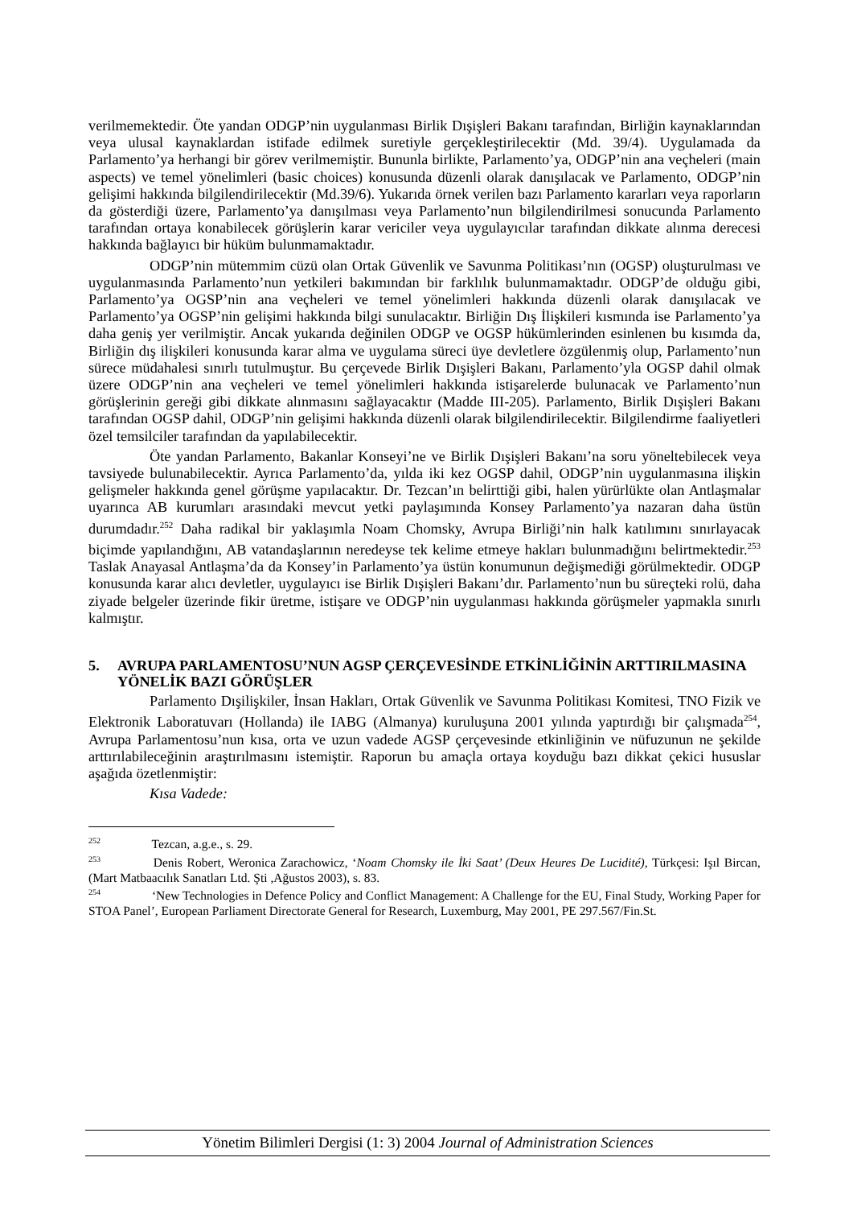verilmemektedir. Öte yandan ODGP’nin uygulanması Birlik Dışişleri Bakanı tarafından, Birliğin kaynaklarından veya ulusal kaynaklardan istifade edilmek suretiyle gerçekleştirilecektir (Md. 39/4). Uygulamada da Parlamento’ya herhangi bir görev verilmemiştir. Bununla birlikte, Parlamento’ya, ODGP’nin ana veçheleri (main aspects) ve temel yönelimleri (basic choices) konusunda düzenli olarak danışılacak ve Parlamento, ODGP’nin gelişimi hakkında bilgilendirilecektir (Md.39/6). Yukarıda örnek verilen bazı Parlamento kararları veya raporların da gösterdiği üzere, Parlamento’ya danışılması veya Parlamento’nun bilgilendirilmesi sonucunda Parlamento tarafından ortaya konabilecek görüşlerin karar vericiler veya uygulayıcılar tarafından dikkate alınma derecesi hakkında bağlayıcı bir hüküm bulunmamaktadır.
ODGP’nin mütemmim cüzü olan Ortak Güvenlik ve Savunma Politikası’nın (OGSP) oluşturulması ve uygulanmasında Parlamento’nun yetkileri bakımından bir farklılık bulunmamaktadır. ODGP’de olduğu gibi, Parlamento’ya OGSP’nin ana veçheleri ve temel yönelimleri hakkında düzenli olarak danışılacak ve Parlamento’ya OGSP’nin gelişimi hakkında bilgi sunulacaktır. Birliğin Dış İlişkileri kısmında ise Parlamento’ya daha geniş yer verilmiştir. Ancak yukarıda değinilen ODGP ve OGSP hükümlerinden esinlenen bu kısımda da, Birliğin dış ilişkileri konusunda karar alma ve uygulama süreci üye devletlere özgülenmiş olup, Parlamento’nun sürece müdahalesi sınırlı tutulmuştur. Bu çerçevede Birlik Dışişleri Bakanı, Parlamento’yla OGSP dahil olmak üzere ODGP’nin ana veçheleri ve temel yönelimleri hakkında istişarelerde bulunacak ve Parlamento’nun görüşlerinin gereği gibi dikkate alınmasını sağlayacaktır (Madde III-205). Parlamento, Birlik Dışişleri Bakanı tarafından OGSP dahil, ODGP’nin gelişimi hakkında düzenli olarak bilgilendirilecektir. Bilgilendirme faaliyetleri özel temsilciler tarafından da yapılabilecektir.
Öte yandan Parlamento, Bakanlar Konseyi’ne ve Birlik Dışişleri Bakanı’na soru yöneltebilecek veya tavsiyede bulunabilecektir. Ayrıca Parlamento’da, yılda iki kez OGSP dahil, ODGP’nin uygulanmasına ilişkin gelişmeler hakkında genel görüşme yapılacaktır. Dr. Tezcan’ın belirttiği gibi, halen yürürlükte olan Antlaşmalar uyarınca AB kurumları arasındaki mevcut yetki paylaşımında Konsey Parlamento’ya nazaran daha üstün durumdadır.<sup>252</sup> Daha radikal bir yaklaşımla Noam Chomsky, Avrupa Birliği’nin halk katılımını sınırlayacak biçimde yapılandığını, AB vatandaşlarının neredeyse tek kelime etmeye hakları bulunmadığını belirtmektedir.<sup>253</sup> Taslak Anayasal Antlaşma’da da Konsey’in Parlamento’ya üstün konumunun değişmediği görülmektedir. ODGP konusunda karar alıcı devletler, uygulayıcı ise Birlik Dışişleri Bakanı’dır. Parlamento’nun bu süreçteki rolü, daha ziyade belgeler üzerinde fikir üretme, istişare ve ODGP’nin uygulanması hakkında görüşmeler yapmakla sınırlı kalmıştır.
5. AVRUPA PARLAMENTOSU’NUN AGSP ÇERÇEVESİNDE ETKİNLİĞİNİN ARTTIRILMASINA YÖNELİK BAZI GÖRÜŞLER
Parlamento Dışilişkiler, İnsan Hakları, Ortak Güvenlik ve Savunma Politikası Komitesi, TNO Fizik ve Elektronik Laboratuvarı (Hollanda) ile IABG (Almanya) kuruluşuna 2001 yılında yaptırdığı bir çalışmada<sup>254</sup>, Avrupa Parlamentosu’nun kısa, orta ve uzun vadede AGSP çerçevesinde etkinliğinin ve nüfuzunun ne şekilde arttırılabileceğinin araştırılmasını istemiştir. Raporun bu amaçla ortaya koyduğu bazı dikkat çekici hususlar aşağıda özetlenmiştir:
Kısa Vadede:
<sup>252</sup> Tezcan, a.g.e., s. 29.
<sup>253</sup> Denis Robert, Weronica Zarachowicz, ‘Noam Chomsky ile İki Saat’ (Deux Heures De Lucidité), Türkçesi: Işıl Bircan, (Mart Matbaacılık Sanatları Ltd. Şti ,Ağustos 2003), s. 83.
<sup>254</sup> ‘New Technologies in Defence Policy and Conflict Management: A Challenge for the EU, Final Study, Working Paper for STOA Panel’, European Parliament Directorate General for Research, Luxemburg, May 2001, PE 297.567/Fin.St.
Yönetim Bilimleri Dergisi (1: 3) 2004 Journal of Administration Sciences